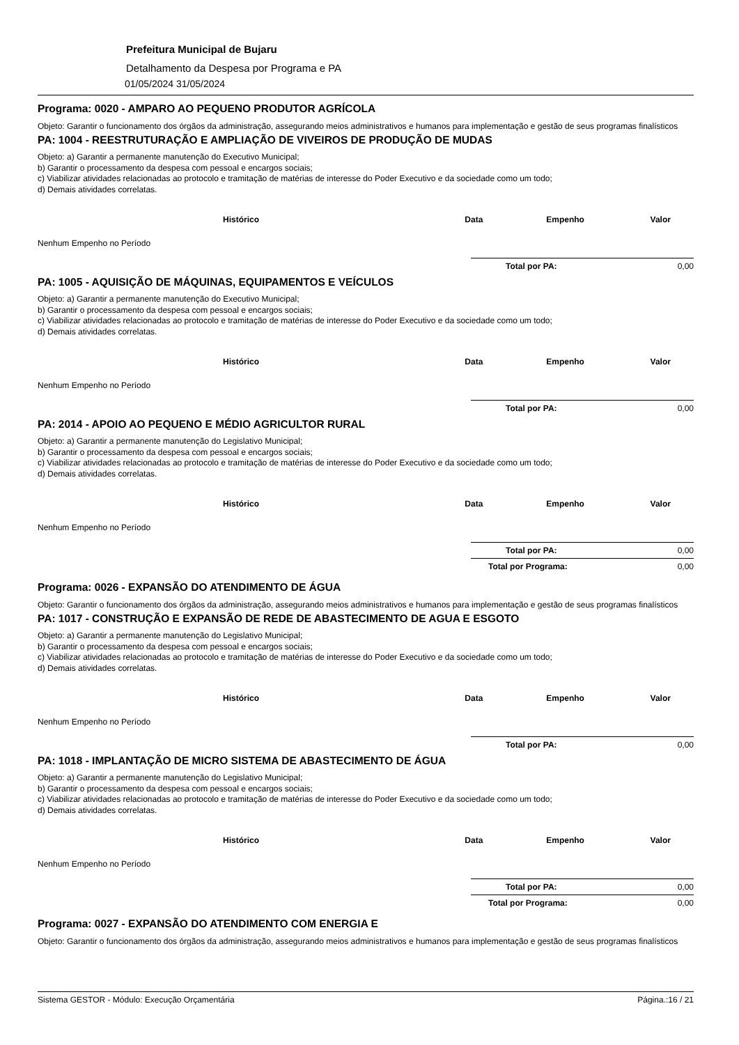Prefeitura Municipal de Bujaru
Detalhamento da Despesa por Programa e PA
01/05/2024 31/05/2024
Programa: 0020 - AMPARO AO PEQUENO PRODUTOR AGRÍCOLA
Objeto: Garantir o funcionamento dos órgãos da administração, assegurando meios administrativos e humanos para implementação e gestão de seus programas finalísticos
PA: 1004 - REESTRUTURAÇÃO E AMPLIAÇÃO DE VIVEIROS DE PRODUÇÃO DE MUDAS
Objeto: a) Garantir a permanente manutenção do Executivo Municipal;
b) Garantir o processamento da despesa com pessoal e encargos sociais;
c) Viabilizar atividades relacionadas ao protocolo e tramitação de matérias de interesse do Poder Executivo e da sociedade como um todo;
d) Demais atividades correlatas.
| Histórico | Data | Empenho | Valor |
| --- | --- | --- | --- |
| Nenhum Empenho no Período | | | |
Total por PA: 0,00
PA: 1005 - AQUISIÇÃO DE MÁQUINAS, EQUIPAMENTOS E VEÍCULOS
Objeto: a) Garantir a permanente manutenção do Executivo Municipal;
b) Garantir o processamento da despesa com pessoal e encargos sociais;
c) Viabilizar atividades relacionadas ao protocolo e tramitação de matérias de interesse do Poder Executivo e da sociedade como um todo;
d) Demais atividades correlatas.
| Histórico | Data | Empenho | Valor |
| --- | --- | --- | --- |
| Nenhum Empenho no Período | | | |
Total por PA: 0,00
PA: 2014 - APOIO AO PEQUENO E MÉDIO AGRICULTOR RURAL
Objeto: a) Garantir a permanente manutenção do Legislativo Municipal;
b) Garantir o processamento da despesa com pessoal e encargos sociais;
c) Viabilizar atividades relacionadas ao protocolo e tramitação de matérias de interesse do Poder Executivo e da sociedade como um todo;
d) Demais atividades correlatas.
| Histórico | Data | Empenho | Valor |
| --- | --- | --- | --- |
| Nenhum Empenho no Período | | | |
Total por PA: 0,00
Total por Programa: 0,00
Programa: 0026 - EXPANSÃO DO ATENDIMENTO DE ÁGUA
Objeto: Garantir o funcionamento dos órgãos da administração, assegurando meios administrativos e humanos para implementação e gestão de seus programas finalísticos
PA: 1017 - CONSTRUÇÃO E EXPANSÃO DE REDE DE ABASTECIMENTO DE AGUA E ESGOTO
Objeto: a) Garantir a permanente manutenção do Legislativo Municipal;
b) Garantir o processamento da despesa com pessoal e encargos sociais;
c) Viabilizar atividades relacionadas ao protocolo e tramitação de matérias de interesse do Poder Executivo e da sociedade como um todo;
d) Demais atividades correlatas.
| Histórico | Data | Empenho | Valor |
| --- | --- | --- | --- |
| Nenhum Empenho no Período | | | |
Total por PA: 0,00
PA: 1018 - IMPLANTAÇÃO DE MICRO SISTEMA DE ABASTECIMENTO DE ÁGUA
Objeto: a) Garantir a permanente manutenção do Legislativo Municipal;
b) Garantir o processamento da despesa com pessoal e encargos sociais;
c) Viabilizar atividades relacionadas ao protocolo e tramitação de matérias de interesse do Poder Executivo e da sociedade como um todo;
d) Demais atividades correlatas.
| Histórico | Data | Empenho | Valor |
| --- | --- | --- | --- |
| Nenhum Empenho no Período | | | |
Total por PA: 0,00
Total por Programa: 0,00
Programa: 0027 - EXPANSÃO DO ATENDIMENTO COM ENERGIA E
Objeto: Garantir o funcionamento dos órgãos da administração, assegurando meios administrativos e humanos para implementação e gestão de seus programas finalísticos
Sistema GESTOR - Módulo: Execução Orçamentária Página.:16 / 21